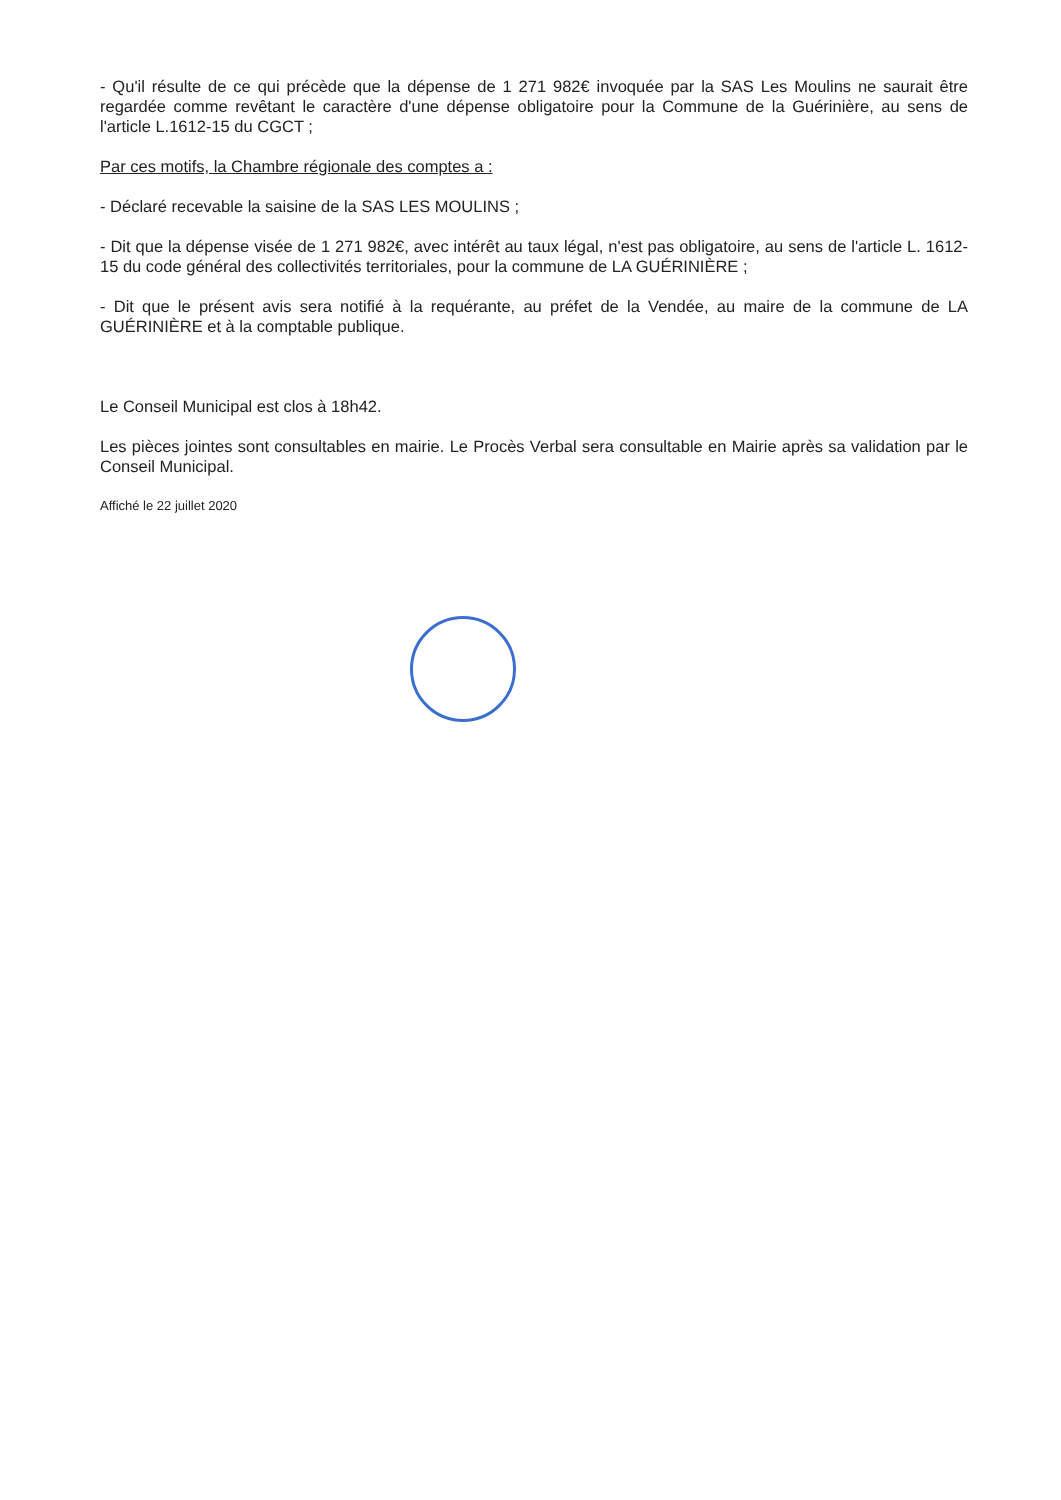- Qu'il résulte de ce qui précède que la dépense de 1 271 982€ invoquée par la SAS Les Moulins ne saurait être regardée comme revêtant le caractère d'une dépense obligatoire pour la Commune de la Guérinière, au sens de l'article L.1612-15 du CGCT ;
Par ces motifs, la Chambre régionale des comptes a :
- Déclaré recevable la saisine de la SAS LES MOULINS ;
- Dit que la dépense visée de 1 271 982€, avec intérêt au taux légal, n'est pas obligatoire, au sens de l'article L. 1612-15 du code général des collectivités territoriales, pour la commune de LA GUÉRINIÈRE ;
- Dit que le présent avis sera notifié à la requérante, au préfet de la Vendée, au maire de la commune de LA GUÉRINIÈRE et à la comptable publique.
Le Conseil Municipal est clos à 18h42.
Les pièces jointes sont consultables en mairie. Le Procès Verbal sera consultable en Mairie après sa validation par le Conseil Municipal.
Affiché le 22 juillet 2020